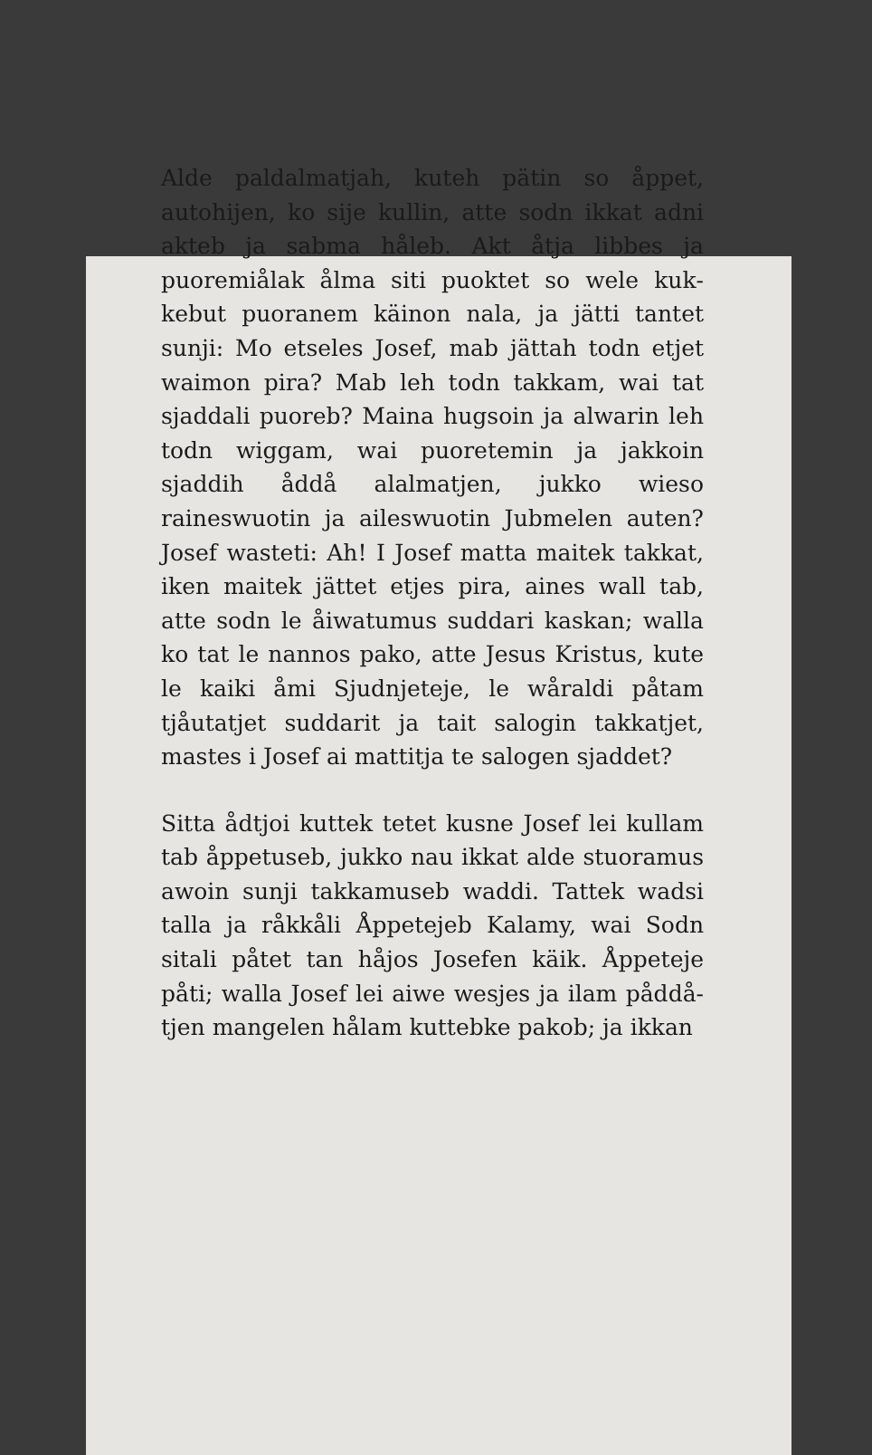Alde paldalmatjah, kuteh pätin so åp­pet, autohijen, ko sije kullin, atte sodn ikkat adni akteb ja sabma håleb. Akt åtja libbes ja puoremiålak ålma siti puoktet so wele kuk­kebut puoranem käinon nala, ja jätti tantet sunji: Mo etseles Josef, mab jättah todn etjet waimon pira? Mab leh todn takkam, wai tat sjaddali puoreb? Maina hugsoin ja alwarin leh todn wiggam, wai puoretemin ja jakkoin sjaddih åddå alalmatjen, jukko wieso raineswuotin ja aileswuotin Jubmelen auten? Josef wasteti: Ah! I Josef matta maitek takkat, iken maitek jättet etjes pira, aines wall tab, atte sodn le åiwatumus sud­dari kaskan; walla ko tat le nannos pako, atte Jesus Kristus, kute le kaiki åmi Sjud­njeteje, le wåraldi påtam tjåutatjet suddarit ja tait salogin takkatjet, mastes i Josef ai mattitja te salogen sjaddet?
Sitta ådtjoi kuttek tetet kusne Josef lei kullam tab åppetuseb, jukko nau ikkat alde stuoramus awoin sunji takkamuseb waddi. Tattek wadsi talla ja råkkåli Åp­petejeb Kalamy, wai Sodn sitali påtet tan håjos Josefen käik. Åppeteje påti; walla Josef lei aiwe wesjes ja ilam påddå­tjen mangelen hålam kuttebke pakob; ja ik­kan